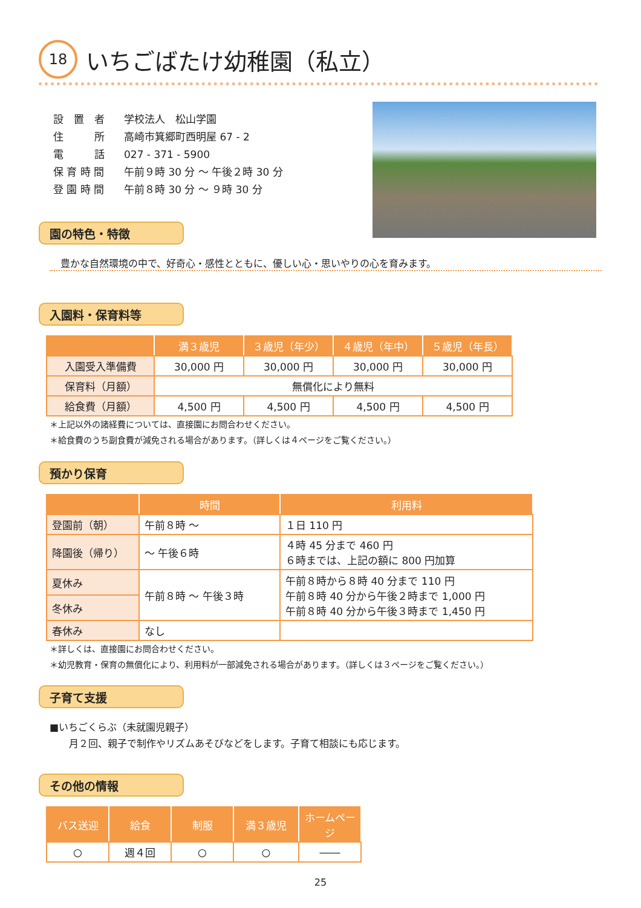18
いちごばたけ幼稚園（私立）
| 設 置 者 | 学校法人 松山学園 |
| 住 所 | 高崎市箕郷町西明屋 67 - 2 |
| 電 話 | 027 - 371 - 5900 |
| 保 育 時 間 | 午前９時 30 分 ～ 午後２時 30 分 |
| 登 園 時 間 | 午前８時 30 分 ～ ９時 30 分 |
園の特色・特徴
豊かな自然環境の中で、好奇心・感性とともに、優しい心・思いやりの心を育みます。
入園料・保育料等
| | 満３歳児 | ３歳児（年少） | ４歳児（年中） | ５歳児（年長） |
| --- | --- | --- | --- | --- |
| 入園受入準備費 | 30,000 円 | 30,000 円 | 30,000 円 | 30,000 円 |
| 保育料（月額） | 無償化により無料 | | | |
| 給食費（月額） | 4,500 円 | 4,500 円 | 4,500 円 | 4,500 円 |
＊上記以外の諸経費については、直接園にお問合わせください。
＊給食費のうち副食費が減免される場合があります。（詳しくは４ページをご覧ください。）
預かり保育
| | 時間 | 利用料 |
| --- | --- | --- |
| 登園前（朝） | 午前８時 ～ | １日 110 円 |
| 降園後（帰り） | ～ 午後６時 | ４時 45 分まで 460 円 ６時までは、上記の額に 800 円加算 |
| 夏休み | 午前８時 ～ 午後３時 | 午前８時から８時 40 分まで 110 円 午前８時 40 分から午後２時まで 1,000 円 午前８時 40 分から午後３時まで 1,450 円 |
| 冬休み | | |
| 春休み | なし | |
＊詳しくは、直接園にお問合わせください。
＊幼児教育・保育の無償化により、利用料が一部減免される場合があります。（詳しくは３ページをご覧ください。）
子育て支援
■いちごくらぶ（未就園児親子）
　　月２回、親子で制作やリズムあそびなどをします。子育て相談にも応じます。
その他の情報
| バス送迎 | 給食 | 制服 | 満３歳児 | ホームページ |
| --- | --- | --- | --- | --- |
| ○ | 週４回 | ○ | ○ | ―― |
25